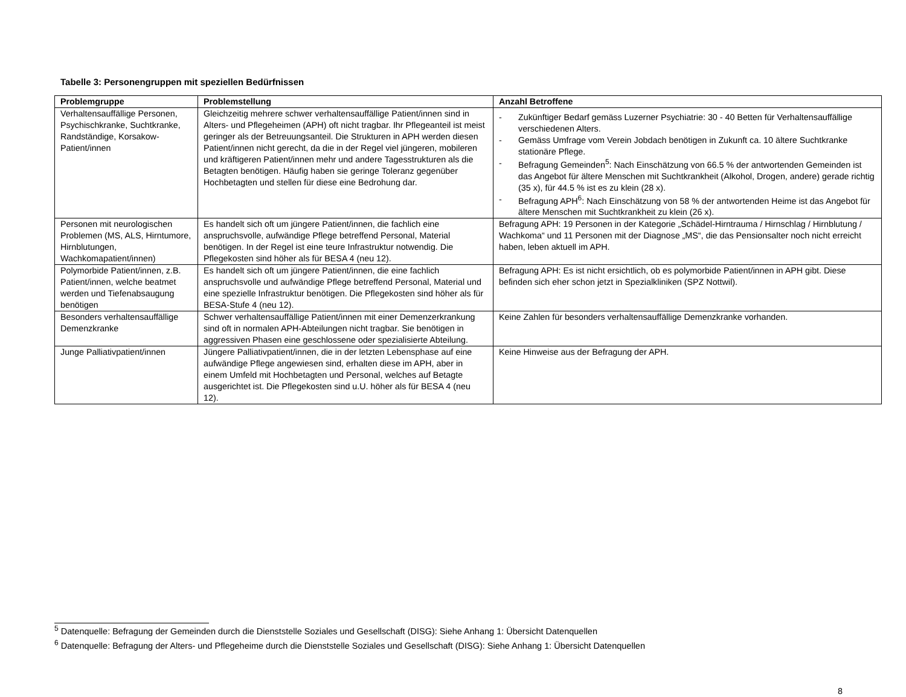Tabelle 3: Personengruppen mit speziellen Bedürfnissen
| Problemgruppe | Problemstellung | Anzahl Betroffene |
| --- | --- | --- |
| Verhaltensauffällige Personen, Psychischkranke, Suchtkranke, Randständige, Korsakow-Patient/innen | Gleichzeitig mehrere schwer verhaltensauffällige Patient/innen sind in Alters- und Pflegeheimen (APH) oft nicht tragbar. Ihr Pflegeanteil ist meist geringer als der Betreuungsanteil. Die Strukturen in APH werden diesen Patient/innen nicht gerecht, da die in der Regel viel jüngeren, mobileren und kräftigeren Patient/innen mehr und andere Tagesstrukturen als die Betagten benötigen. Häufig haben sie geringe Toleranz gegenüber Hochbetagten und stellen für diese eine Bedrohung dar. | - Zukünftiger Bedarf gemäss Luzerner Psychiatrie: 30 - 40 Betten für Verhaltensauffällige verschiedenen Alters. - Gemäss Umfrage vom Verein Jobdach benötigen in Zukunft ca. 10 ältere Suchtkranke stationäre Pflege. - Befragung Gemeinden<sup>5</sup>: Nach Einschätzung von 66.5 % der antwortenden Gemeinden ist das Angebot für ältere Menschen mit Suchtkrankheit (Alkohol, Drogen, andere) gerade richtig (35 x), für 44.5 % ist es zu klein (28 x). - Befragung APH<sup>6</sup>: Nach Einschätzung von 58 % der antwortenden Heime ist das Angebot für ältere Menschen mit Suchtkrankheit zu klein (26 x). |
| Personen mit neurologischen Problemen (MS, ALS, Hirntumore, Hirnblutungen, Wachkomapatient/innen) | Es handelt sich oft um jüngere Patient/innen, die fachlich eine anspruchsvolle, aufwändige Pflege betreffend Personal, Material benötigen. In der Regel ist eine teure Infrastruktur notwendig. Die Pflegekosten sind höher als für BESA 4 (neu 12). | Befragung APH: 19 Personen in der Kategorie „Schädel-Hirntrauma / Hirnschlag / Hirnblutung / Wachkoma“ und 11 Personen mit der Diagnose „MS“, die das Pensionsalter noch nicht erreicht haben, leben aktuell im APH. |
| Polymorbide Patient/innen, z.B. Patient/innen, welche beatmet werden und Tiefenabsaugung benötigen | Es handelt sich oft um jüngere Patient/innen, die eine fachlich anspruchsvolle und aufwändige Pflege betreffend Personal, Material und eine spezielle Infrastruktur benötigen. Die Pflegekosten sind höher als für BESA-Stufe 4 (neu 12). | Befragung APH: Es ist nicht ersichtlich, ob es polymorbide Patient/innen in APH gibt. Diese befinden sich eher schon jetzt in Spezialkliniken (SPZ Nottwil). |
| Besonders verhaltensauffällige Demenzkranke | Schwer verhaltensauffällige Patient/innen mit einer Demenzerkrankung sind oft in normalen APH-Abteilungen nicht tragbar. Sie benötigen in aggressiven Phasen eine geschlossene oder spezialisierte Abteilung. | Keine Zahlen für besonders verhaltensauffällige Demenzkranke vorhanden. |
| Junge Palliativpatient/innen | Jüngere Palliativpatient/innen, die in der letzten Lebensphase auf eine aufwändige Pflege angewiesen sind, erhalten diese im APH, aber in einem Umfeld mit Hochbetagten und Personal, welches auf Betagte ausgerichtet ist. Die Pflegekosten sind u.U. höher als für BESA 4 (neu 12). | Keine Hinweise aus der Befragung der APH. |
<sup>5</sup> Datenquelle: Befragung der Gemeinden durch die Dienststelle Soziales und Gesellschaft (DISG): Siehe Anhang 1: Übersicht Datenquellen
<sup>6</sup> Datenquelle: Befragung der Alters- und Pflegeheime durch die Dienststelle Soziales und Gesellschaft (DISG): Siehe Anhang 1: Übersicht Datenquellen
8